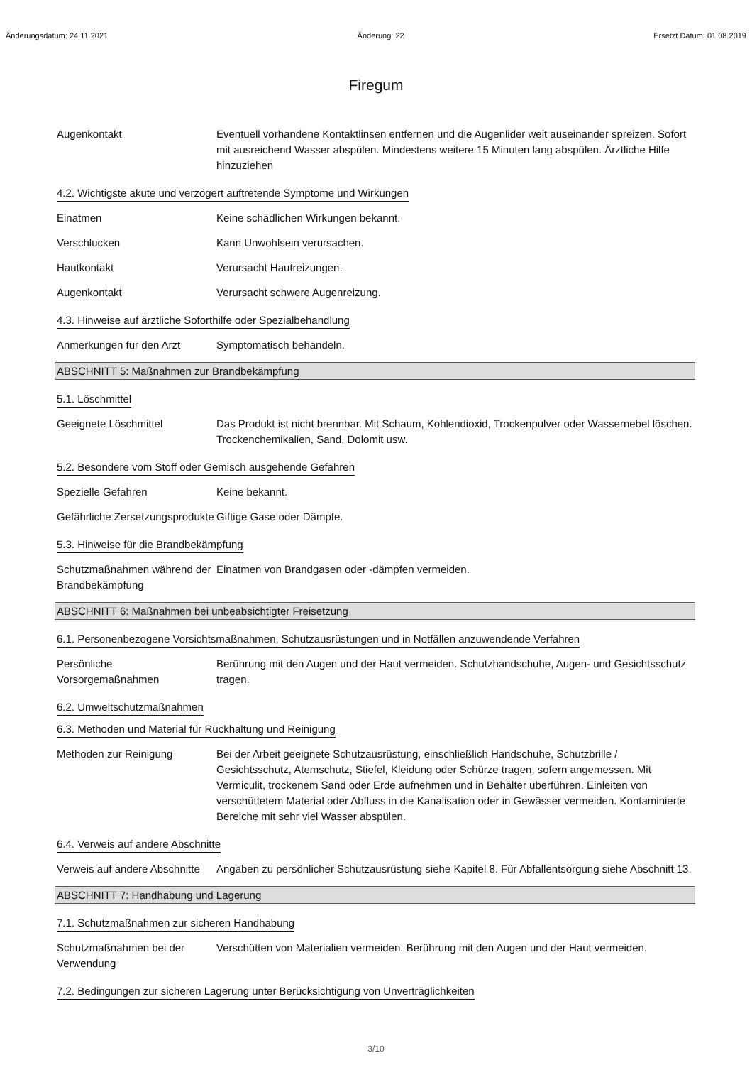Änderungsdatum: 24.11.2021 Änderung: 22 Ersetzt Datum: 01.08.2019
Firegum
Augenkontakt Eventuell vorhandene Kontaktlinsen entfernen und die Augenlider weit auseinander spreizen. Sofort mit ausreichend Wasser abspülen. Mindestens weitere 15 Minuten lang abspülen. Ärztliche Hilfe hinzuziehen
4.2. Wichtigste akute und verzögert auftretende Symptome und Wirkungen
Einatmen Keine schädlichen Wirkungen bekannt.
Verschlucken Kann Unwohlsein verursachen.
Hautkontakt Verursacht Hautreizungen.
Augenkontakt Verursacht schwere Augenreizung.
4.3. Hinweise auf ärztliche Soforthilfe oder Spezialbehandlung
Anmerkungen für den Arzt Symptomatisch behandeln.
ABSCHNITT 5: Maßnahmen zur Brandbekämpfung
5.1. Löschmittel
Geeignete Löschmittel Das Produkt ist nicht brennbar. Mit Schaum, Kohlendioxid, Trockenpulver oder Wassernebel löschen. Trockenchemikalien, Sand, Dolomit usw.
5.2. Besondere vom Stoff oder Gemisch ausgehende Gefahren
Spezielle Gefahren Keine bekannt.
Gefährliche Zersetzungsprodukte
Giftige Gase oder Dämpfe.
5.3. Hinweise für die Brandbekämpfung
Schutzmaßnahmen während der Brandbekämpfung
Einatmen von Brandgasen oder -dämpfen vermeiden.
ABSCHNITT 6: Maßnahmen bei unbeabsichtigter Freisetzung
6.1. Personenbezogene Vorsichtsmaßnahmen, Schutzausrüstungen und in Notfällen anzuwendende Verfahren
Persönliche Vorsorgemaßnahmen
Berührung mit den Augen und der Haut vermeiden. Schutzhandschuhe, Augen- und Gesichtsschutz tragen.
6.2. Umweltschutzmaßnahmen
6.3. Methoden und Material für Rückhaltung und Reinigung
Methoden zur Reinigung Bei der Arbeit geeignete Schutzausrüstung, einschließlich Handschuhe, Schutzbrille / Gesichtsschutz, Atemschutz, Stiefel, Kleidung oder Schürze tragen, sofern angemessen. Mit Vermiculit, trockenem Sand oder Erde aufnehmen und in Behälter überführen. Einleiten von verschüttetem Material oder Abfluss in die Kanalisation oder in Gewässer vermeiden. Kontaminierte Bereiche mit sehr viel Wasser abspülen.
6.4. Verweis auf andere Abschnitte
Verweis auf andere Abschnitte
Angaben zu persönlicher Schutzausrüstung siehe Kapitel 8. Für Abfallentsorgung siehe Abschnitt 13.
ABSCHNITT 7: Handhabung und Lagerung
7.1. Schutzmaßnahmen zur sicheren Handhabung
Schutzmaßnahmen bei der Verwendung
Verschütten von Materialien vermeiden. Berührung mit den Augen und der Haut vermeiden.
7.2. Bedingungen zur sicheren Lagerung unter Berücksichtigung von Unverträglichkeiten
3/10